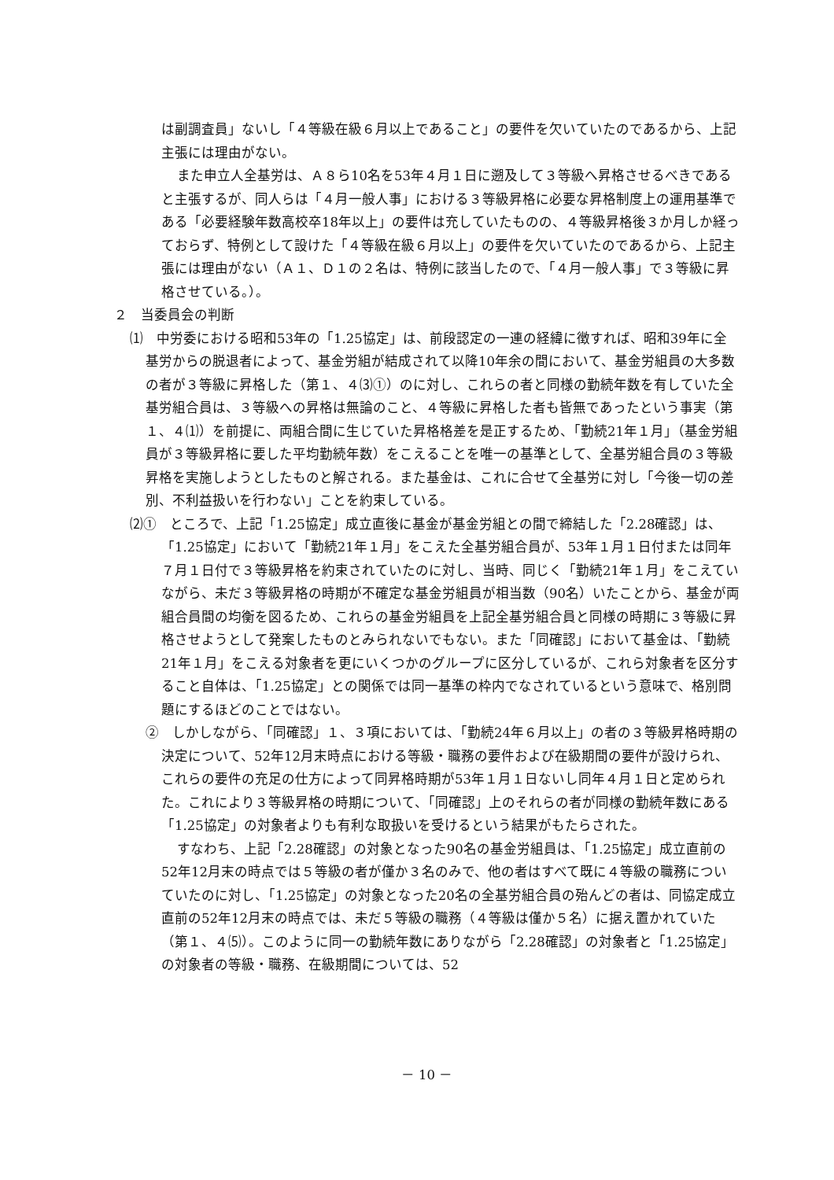は副調査員」ないし「４等級在級６月以上であること」の要件を欠いていたのであるから、上記主張には理由がない。
また申立人全基労は、Ａ８ら10名を53年４月１日に遡及して３等級へ昇格させるべきであると主張するが、同人らは「４月一般人事」における３等級昇格に必要な昇格制度上の運用基準である「必要経験年数高校卒18年以上」の要件は充していたものの、４等級昇格後３か月しか経っておらず、特例として設けた「４等級在級６月以上」の要件を欠いていたのであるから、上記主張には理由がない（Ａ１、Ｄ１の２名は、特例に該当したので、「４月一般人事」で３等級に昇格させている。）。
２　当委員会の判断
⑴　中労委における昭和53年の「1.25協定」は、前段認定の一連の経緯に徴すれば、昭和39年に全基労からの脱退者によって、基金労組が結成されて以降10年余の間において、基金労組員の大多数の者が３等級に昇格した（第１、４⑶①）のに対し、これらの者と同様の勤続年数を有していた全基労組合員は、３等級への昇格は無論のこと、４等級に昇格した者も皆無であったという事実（第１、４⑴）を前提に、両組合間に生じていた昇格格差を是正するため、「勤続21年１月」（基金労組員が３等級昇格に要した平均勤続年数）をこえることを唯一の基準として、全基労組合員の３等級昇格を実施しようとしたものと解される。また基金は、これに合せて全基労に対し「今後一切の差別、不利益扱いを行わない」ことを約束している。
⑵①　ところで、上記「1.25協定」成立直後に基金が基金労組との間で締結した「2.28確認」は、「1.25協定」において「勤続21年１月」をこえた全基労組合員が、53年１月１日付または同年７月１日付で３等級昇格を約束されていたのに対し、当時、同じく「勤続21年１月」をこえていながら、未だ３等級昇格の時期が不確定な基金労組員が相当数（90名）いたことから、基金が両組合員間の均衡を図るため、これらの基金労組員を上記全基労組合員と同様の時期に３等級に昇格させようとして発案したものとみられないでもない。また「同確認」において基金は、「勤続21年１月」をこえる対象者を更にいくつかのグループに区分しているが、これら対象者を区分すること自体は、「1.25協定」との関係では同一基準の枠内でなされているという意味で、格別問題にするほどのことではない。
②　しかしながら、「同確認」１、３項においては、「勤続24年６月以上」の者の３等級昇格時期の決定について、52年12月末時点における等級・職務の要件および在級期間の要件が設けられ、これらの要件の充足の仕方によって同昇格時期が53年１月１日ないし同年４月１日と定められた。これにより３等級昇格の時期について、「同確認」上のそれらの者が同様の勤続年数にある「1.25協定」の対象者よりも有利な取扱いを受けるという結果がもたらされた。
すなわち、上記「2.28確認」の対象となった90名の基金労組員は、「1.25協定」成立直前の52年12月末の時点では５等級の者が僅か３名のみで、他の者はすべて既に４等級の職務についていたのに対し、「1.25協定」の対象となった20名の全基労組合員の殆んどの者は、同協定成立直前の52年12月末の時点では、未だ５等級の職務（４等級は僅か５名）に据え置かれていた（第１、４⑸）。このように同一の勤続年数にありながら「2.28確認」の対象者と「1.25協定」の対象者の等級・職務、在級期間については、52
－ 10 －